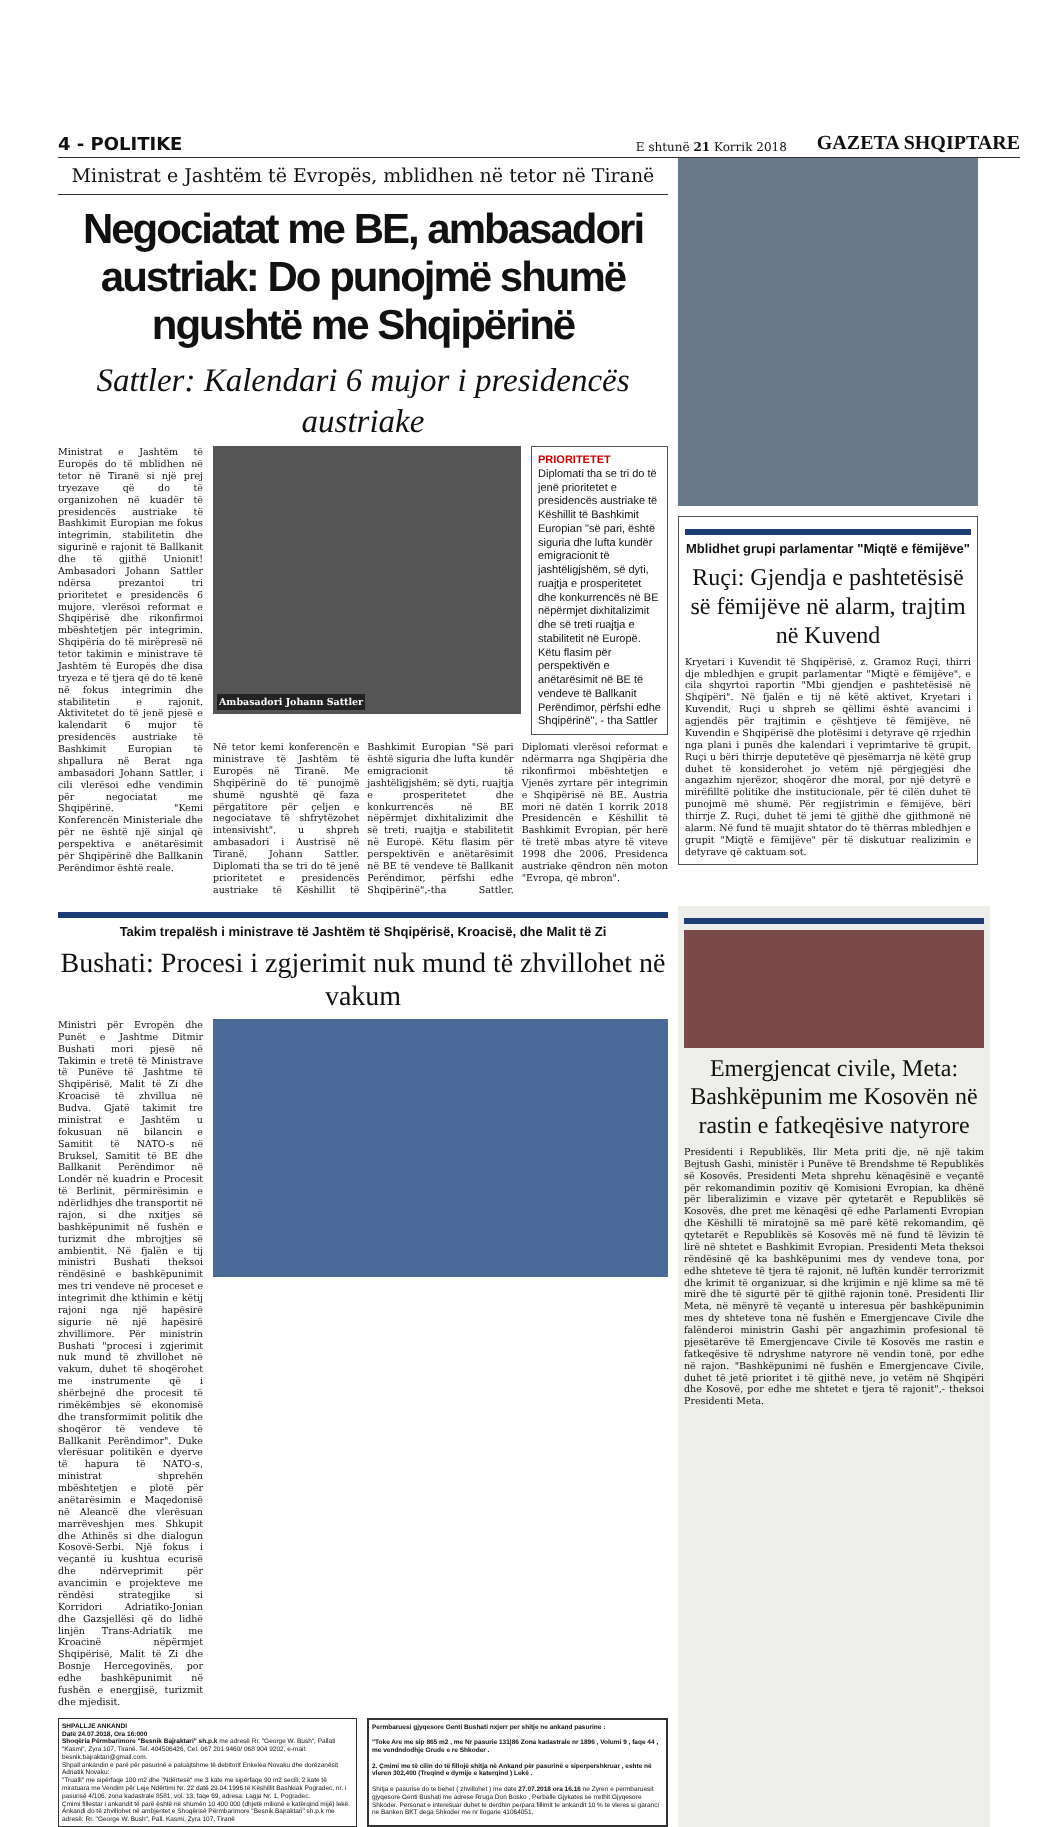4 - POLITIKE E shtunë 21 Korrik 2018 GAZETA SHQIPTARE
Ministrat e Jashtëm të Evropës, mblidhen në tetor në Tiranë
Negociatat me BE, ambasadori austriak: Do punojmë shumë ngushtë me Shqipërinë
Sattler: Kalendari 6 mujor i presidencës austriake
Ministrat e Jashtëm të Europës do të mblidhen në tetor në Tiranë si një prej tryezave që do të organizohen në kuadër të presidencës austriake të Bashkimit Europian me fokus integrimin, stabilitetin dhe sigurinë e rajonit të Ballkanit dhe të gjithë Unionit! Ambasadori Johann Sattler ndërsa prezantoi tri prioritetet e presidencës 6 mujore, vlerësoi reformat e Shqipërisë dhe rikonfirmoi mbështetjen për integrimin. Shqipëria do të mirëpresë në tetor takimin e ministrave të Jashtëm të Europës dhe disa tryeza e të tjera që do të kenë në fokus integrimin dhe stabilitetin e rajonit. Aktivitetet do të jenë pjesë e kalendarit 6 mujor të presidencës austriake të Bashkimit Europian të shpallura në Berat nga ambasadori Johann Sattler, i cili vlerësoi edhe vendimin për negociatat me Shqipërinë. "Kemi Konferencën Ministeriale dhe për ne është një sinjal që perspektiva e anëtarësimit për Shqipërinë dhe Ballkanin Perëndimor është reale.
Ambasadori Johann Sattler
PRIORITETET
Diplomati tha se tri do të jenë prioritetet e presidencës austriake të Këshillit të Bashkimit Europian "së pari, është siguria dhe lufta kundër emigracionit të jashtëligjshëm, së dyti, ruajtja e prosperitetet dhe konkurrencës në BE nëpërmjet dixhitalizimit dhe së treti ruajtja e stabilitetit në Europë. Këtu flasim për perspektivën e anëtarësimit në BE të vendeve të Ballkanit Perëndimor, përfshi edhe Shqipërinë", - tha Sattler
Në tetor kemi konferencën e ministrave të Jashtëm të Europës në Tiranë. Me Shqipërinë do të punojmë shumë ngushtë që faza përgatitore për çeljen e negociatave të shfrytëzohet intensivisht", u shpreh ambasadori i Austrisë në Tiranë, Johann Sattler. Diplomati tha se tri do të jenë prioritetet e presidencës austriake të Këshillit të Bashkimit Europian "Së pari është siguria dhe lufta kundër emigracionit të jashtëligjshëm; së dyti, ruajtja e prosperitetet dhe konkurrencës në BE nëpërmjet dixhitalizimit dhe së treti, ruajtja e stabilitetit në Europë. Këtu flasim për perspektivën e anëtarësimit në BE të vendeve të Ballkanit Perëndimor, përfshi edhe Shqipërinë",-tha Sattler. Diplomati vlerësoi reformat e ndërmarra nga Shqipëria dhe rikonfirmoi mbështetjen e Vjenës zyrtare për integrimin e Shqipërisë në BE. Austria mori në datën 1 korrik 2018 Presidencën e Këshillit të Bashkimit Evropian, për herë të tretë mbas atyre të viteve 1998 dhe 2006. Presidenca austriake qëndron nën moton "Evropa, që mbron".
Mblidhet grupi parlamentar "Miqtë e fëmijëve"
Ruçi: Gjendja e pashtetësisë së fëmijëve në alarm, trajtim në Kuvend
Kryetari i Kuvendit të Shqipërisë, z. Gramoz Ruçi, thirri dje mbledhjen e grupit parlamentar "Miqtë e fëmijëve", e cila shqyrtoi raportin "Mbi gjendjen e pashtetësisë në Shqipëri". Në fjalën e tij në këtë aktivet, Kryetari i Kuvendit, Ruçi u shpreh se qëllimi është avancimi i agjendës për trajtimin e çështjeve të fëmijëve, në Kuvendin e Shqipërisë dhe plotësimi i detyrave që rrjedhin nga plani i punës dhe kalendari i veprimtarive të grupit. Ruçi u bëri thirrje deputetëve që pjesëmarrja në këtë grup duhet të konsiderohet jo vetëm një përgjegjësi dhe angazhim njerëzor, shoqëror dhe moral, por një detyrë e mirëfilltë politike dhe institucionale, për të cilën duhet të punojmë më shumë. Për regjistrimin e fëmijëve, bëri thirrje Z. Ruçi, duhet të jemi të gjithë dhe gjithmonë në alarm. Në fund të muajit shtator do të thërras mbledhjen e grupit "Miqtë e fëmijëve" për të diskutuar realizimin e detyrave që caktuam sot.
Takim trepalësh i ministrave të Jashtëm të Shqipërisë, Kroacisë, dhe Malit të Zi
Bushati: Procesi i zgjerimit nuk mund të zhvillohet në vakum
Ministri për Evropën dhe Punët e Jashtme Ditmir Bushati mori pjesë në Takimin e tretë të Ministrave të Punëve të Jashtme të Shqipërisë, Malit të Zi dhe Kroacisë të zhvillua në Budva. Gjatë takimit tre ministrat e Jashtëm u fokusuan në bilancin e Samitit të NATO-s në Bruksel, Samitit të BE dhe Ballkanit Perëndimor në Londër në kuadrin e Procesit të Berlinit, përmirësimin e ndërlidhjes dhe transportit në rajon, si dhe nxitjes së bashkëpunimit në fushën e turizmit dhe mbrojtjes së ambientit. Në fjalën e tij ministri Bushati theksoi rëndësinë e bashkëpunimit mes tri vendeve në proceset e integrimit dhe kthimin e këtij rajoni nga një hapësirë sigurie në një hapësirë zhvillimore. Për ministrin Bushati "procesi i zgjerimit nuk mund të zhvillohet në vakum, duhet të shoqërohet me instrumente që i shërbejnë dhe procesit të rimëkëmbjes së ekonomisë dhe transformimit politik dhe shoqëror të vendeve të Ballkanit Perëndimor". Duke vlerësuar politikën e dyerve të hapura të NATO-s, ministrat shprehën mbështetjen e plotë për anëtarësimin e Maqedonisë në Aleancë dhe vlerësuan marrëveshjen mes Shkupit dhe Athinës si dhe dialogun Kosovë-Serbi. Një fokus i veçantë iu kushtua ecurisë dhe ndërveprimit për avancimin e projekteve me rëndësi strategjike si Korridori Adriatiko-Jonian dhe Gazsjellësi që do lidhë linjën Trans-Adriatik me Kroacinë nëpërmjet Shqipërisë, Malit të Zi dhe Bosnje Hercegovinës, por edhe bashkëpunimit në fushën e energjisë, turizmit dhe mjedisit.
SHPALLJE ANKANDI
Datë 24.07.2018, Ora 16:000
Shoqëria Përmbarimore "Besnik Bajraktari" sh.p.k me adresë Rr. "George W. Bush", Pallati "Kasmi", Zyra 107, Tiranë. Tel. 404506426, Cel. 067 201 9460/ 068 904 9202, e-mail: besnik.bajraktari@gmail.com.
Shpall ankandin e parë për pasurinë e paluajtshme të debitorit Enkelea Novaku dhe dorëzanësit Adriatik Novaku:
"Trualli" me sipërfaqe 100 m2 dhe "Ndërtesë" me 3 kate me sipërfaqe 90 m2 secili, 2 kate të miratuara me Vendim për Leje Ndërtimi Nr. 22 datë 29.04.1996 të Këshillit Bashkiak Pogradec, nr. i pasurisë 4/106, zona kadastrale 8581, vol. 13, faqe 69, adresa: Lagja Nr. 1, Pogradec.
Çmimi fillestar i ankandit të parë është në shumën 10 400 000 (dhjetë milionë e katërqind mijë) lekë.
Ankandi do të zhvillohet në ambjentet e Shoqërisë Përmbarimore "Besnik Bajraktari" sh.p.k me adresë: Rr. "George W. Bush", Pall. Kasmi, Zyra 107, Tiranë
Permbaruesi gjyqesore Genti Bushati nxjerr per shitje ne ankand pasurine :
"Toke Are me sip 865 m2 , me Nr pasurie 131|86 Zona kadastrale nr 1896 , Volumi 9 , faqe 44 , me vendndodhje Grude e re Shkoder .
2. Çmimi me të cilin do të fillojë shitja në Ankand për pasurinë e siperpershkruar , eshte në vleren 302,400 (Treqind e dymije e katerqind ) Lekë .
Shitja e pasurise do te behet ( zhvillohet ) me date 27.07.2018 ora 16.16 ne Zyren e permbaruesit gjyqesore Genti Bushati me adrese Rruga Don Bosko , Perballe Gjykates se rrethit Gjyqesore Shkoder. Personat e interesuar duhet te derdhin perpara fillimit te ankandit 10 % te vleres si garanci ne Banken BKT dega Shkoder me nr llogarie 41064051,
Emergjencat civile, Meta: Bashkëpunim me Kosovën në rastin e fatkeqësive natyrore
Presidenti i Republikës, Ilir Meta priti dje, në një takim Bejtush Gashi, ministër i Punëve të Brendshme të Republikës së Kosovës. Presidenti Meta shprehu kënaqësinë e veçantë për rekomandimin pozitiv që Komisioni Evropian, ka dhënë për liberalizimin e vizave për qytetarët e Republikës së Kosovës, dhe pret me kënaqësi që edhe Parlamenti Evropian dhe Këshilli të miratojnë sa më parë këtë rekomandim, që qytetarët e Republikës së Kosovës më në fund të lëvizin të lirë në shtetet e Bashkimit Evropian. Presidenti Meta theksoi rëndësinë që ka bashkëpunimi mes dy vendeve tona, por edhe shteteve të tjera të rajonit, në luftën kundër terrorizmit dhe krimit të organizuar, si dhe krijimin e një klime sa më të mirë dhe të sigurtë për të gjithë rajonin tonë. Presidenti Ilir Meta, në mënyrë të veçantë u interesua për bashkëpunimin mes dy shteteve tona në fushën e Emergjencave Civile dhe falënderoi ministrin Gashi për angazhimin profesional të pjesëtarëve të Emergjencave Civile të Kosovës me rastin e fatkeqësive të ndryshme natyrore në vendin tonë, por edhe në rajon. "Bashkëpunimi në fushën e Emergjencave Civile, duhet të jetë prioritet i të gjithë neve, jo vetëm në Shqipëri dhe Kosovë, por edhe me shtetet e tjera të rajonit",- theksoi Presidenti Meta.